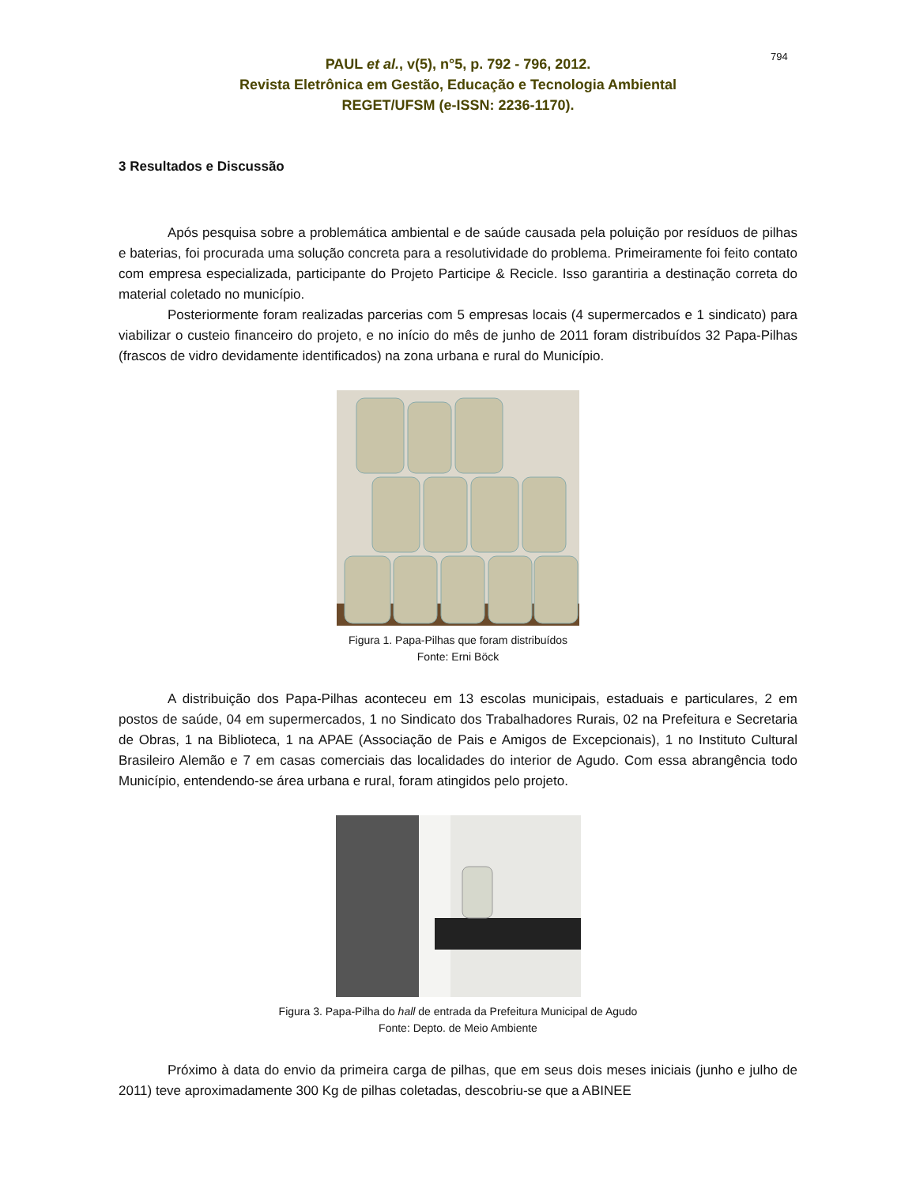794
PAUL et al., v(5), n°5, p. 792 - 796, 2012.
Revista Eletrônica em Gestão, Educação e Tecnologia Ambiental
REGET/UFSM (e-ISSN: 2236-1170).
3 Resultados e Discussão
Após pesquisa sobre a problemática ambiental e de saúde causada pela poluição por resíduos de pilhas e baterias, foi procurada uma solução concreta para a resolutividade do problema. Primeiramente foi feito contato com empresa especializada, participante do Projeto Participe & Recicle. Isso garantiria a destinação correta do material coletado no município.
Posteriormente foram realizadas parcerias com 5 empresas locais (4 supermercados e 1 sindicato) para viabilizar o custeio financeiro do projeto, e no início do mês de junho de 2011 foram distribuídos 32 Papa-Pilhas (frascos de vidro devidamente identificados) na zona urbana e rural do Município.
Figura 1. Papa-Pilhas que foram distribuídos
Fonte: Erni Böck
A distribuição dos Papa-Pilhas aconteceu em 13 escolas municipais, estaduais e particulares, 2 em postos de saúde, 04 em supermercados, 1 no Sindicato dos Trabalhadores Rurais, 02 na Prefeitura e Secretaria de Obras, 1 na Biblioteca, 1 na APAE (Associação de Pais e Amigos de Excepcionais), 1 no Instituto Cultural Brasileiro Alemão e 7 em casas comerciais das localidades do interior de Agudo. Com essa abrangência todo Município, entendendo-se área urbana e rural, foram atingidos pelo projeto.
Figura 3. Papa-Pilha do hall de entrada da Prefeitura Municipal de Agudo
Fonte: Depto. de Meio Ambiente
Próximo à data do envio da primeira carga de pilhas, que em seus dois meses iniciais (junho e julho de 2011) teve aproximadamente 300 Kg de pilhas coletadas, descobriu-se que a ABINEE